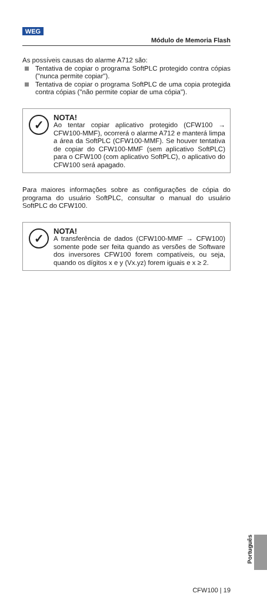WEG
Módulo de Memoria Flash
As possíveis causas do alarme A712 são:
Tentativa de copiar o programa SoftPLC protegido contra cópias ("nunca permite copiar").
Tentativa de copiar o programa SoftPLC de uma copia protegida contra cópias ("não permite copiar de uma cópia").
✓
NOTA!
Ao tentar copiar aplicativo protegido (CFW100 → CFW100-MMF), ocorrerá o alarme A712 e manterá limpa a área da SoftPLC (CFW100-MMF). Se houver tentativa de copiar do CFW100-MMF (sem aplicativo SoftPLC) para o CFW100 (com aplicativo SoftPLC), o aplicativo do CFW100 será apagado.
Para maiores informações sobre as configurações de cópia do programa do usuário SoftPLC, consultar o manual do usuário SoftPLC do CFW100.
✓
NOTA!
A transferência de dados (CFW100-MMF → CFW100) somente pode ser feita quando as versões de Software dos inversores CFW100 forem compatíveis, ou seja, quando os dígitos x e y (Vx.yz) forem iguais e x ≥ 2.
Português
CFW100 | 19